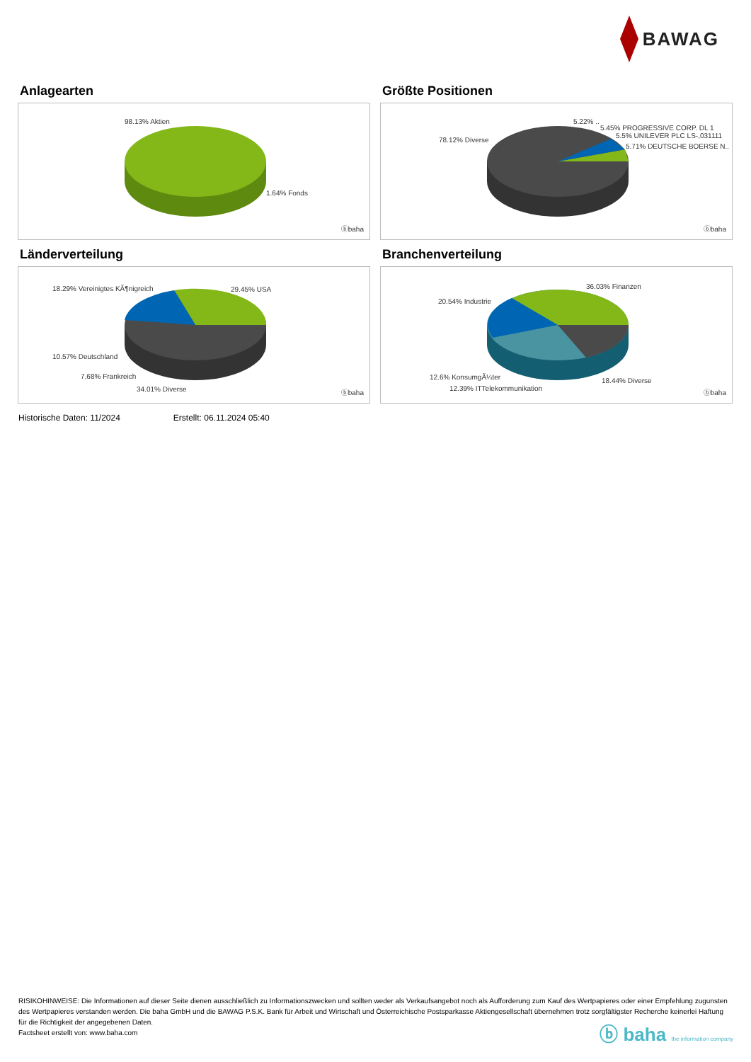BAWAG
Anlagearten
98.13% Aktien
1.64% Fonds
ⓑbaha
Größte Positionen
78.12% Diverse
5.22% ..
5.45% PROGRESSIVE CORP. DL 1
5.5% UNILEVER PLC LS-,031111
5.71% DEUTSCHE BOERSE N..
ⓑbaha
Länderverteilung
18.29% Vereinigtes KÃ¶nigreich 29.45% USA
10.57% Deutschland
7.68% Frankreich
34.01% Diverse ⓑbaha
Branchenverteilung
20.54% Industrie
36.03% Finanzen
12.6% KonsumgÃ¼ter
12.39% ITTelekommunikation
18.44% Diverse
ⓑbaha
Historische Daten: 11/2024 Erstellt: 06.11.2024 05:40
RISIKOHINWEISE: Die Informationen auf dieser Seite dienen ausschließlich zu Informationszwecken und sollten weder als Verkaufsangebot noch als Aufforderung zum Kauf des Wertpapieres oder einer Empfehlung zugunsten des Wertpapieres verstanden werden. Die baha GmbH und die BAWAG P.S.K. Bank für Arbeit und Wirtschaft und Österreichische Postsparkasse Aktiengesellschaft übernehmen trotz sorgfältigster Recherche keinerlei Haftung für die Richtigkeit der angegebenen Daten.
Factsheet erstellt von: www.baha.com
ⓑ baha the information company